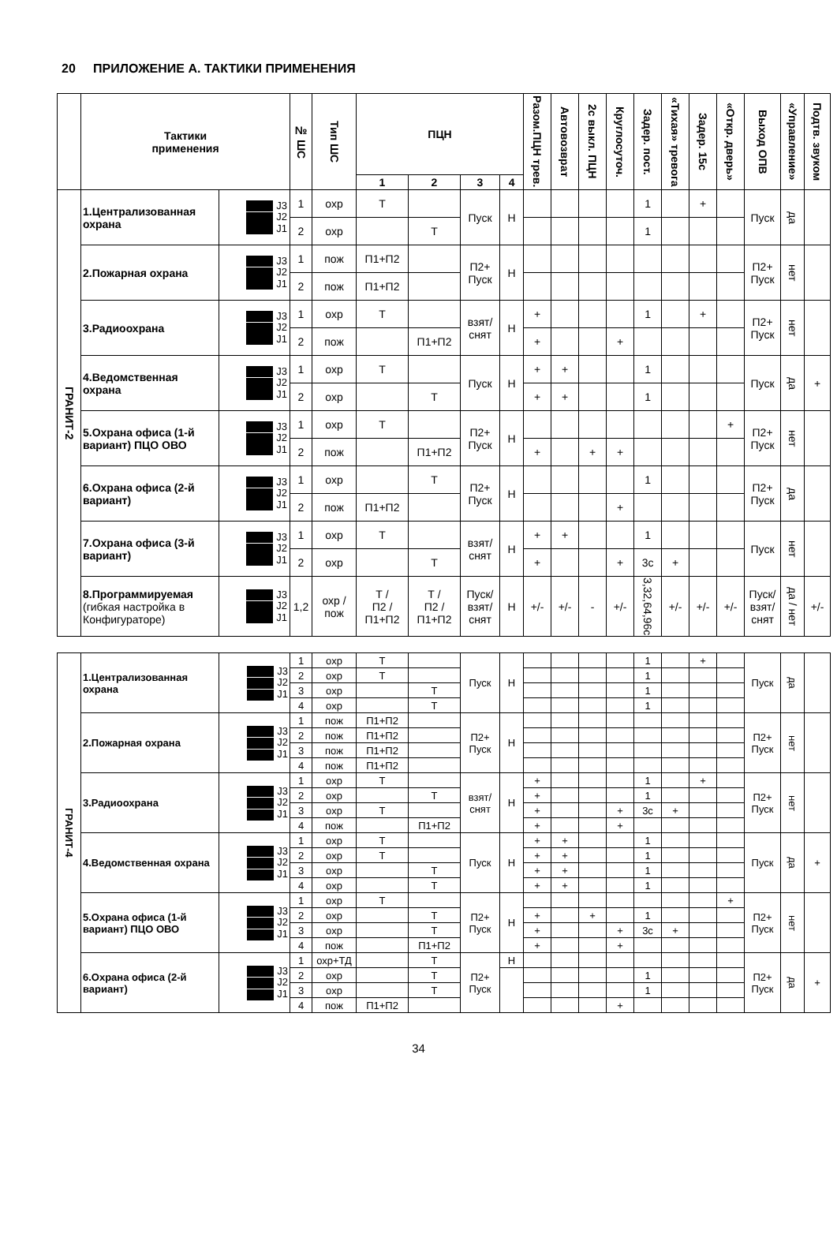20 ПРИЛОЖЕНИЕ А. ТАКТИКИ ПРИМЕНЕНИЯ
| | Тактики применения | | № ШС | Тип ШС | ПЦН | | | | Разом.ПЦН трев. | Автовозврат | 2с выкл. ПЦН | Круглосуточ. | Задер. пост. | «Тихая» тревога | Задер. 15с | «Откр. дверь» | Выход ОПВ | «Управление» | Подтв. звуком |
| --- | --- | --- | --- | --- | --- | --- | --- | --- | --- | --- | --- | --- | --- | --- | --- | --- | --- | --- | --- |
| | | | | | 1 | 2 | 3 | 4 | | | | | | | | | | | |
| ГРАНИТ-2 | 1.Централизованная охрана | J3 J2 J1 | 1 | охр | Т | | Пуск | Н | | | | | 1 | | + | | Пуск | да | |
| | | | 2 | охр | | Т | | | | | | | 1 | | | | | | |
| | 2.Пожарная охрана | J3 J2 J1 | 1 | пож | П1+П2 | | П2+ Пуск | Н | | | | | | | | | П2+ Пуск | нет | |
| | | | 2 | пож | П1+П2 | | | | | | | | | | | | | | |
| | 3.Радиоохрана | J3 J2 J1 | 1 | охр | Т | | взят/ снят | Н | + | | | | 1 | | + | | П2+ Пуск | нет | |
| | | | 2 | пож | | П1+П2 | | | + | | | + | | | | | | | |
| | 4.Ведомственная охрана | J3 J2 J1 | 1 | охр | Т | | Пуск | Н | + | + | | | 1 | | | | Пуск | да | + |
| | | | 2 | охр | | Т | | | + | + | | | 1 | | | | | | |
| | 5.Охрана офиса (1-й вариант) ПЦО ОВО | J3 J2 J1 | 1 | охр | Т | | П2+ Пуск | Н | | | | | | | | + | П2+ Пуск | нет | |
| | | | 2 | пож | | П1+П2 | | | + | | + | + | | | | | | | |
| | 6.Охрана офиса (2-й вариант) | J3 J2 J1 | 1 | охр | | Т | П2+ Пуск | Н | | | | | 1 | | | | П2+ Пуск | да | |
| | | | 2 | пож | П1+П2 | | | | | | | + | | | | | | | |
| | 7.Охрана офиса (3-й вариант) | J3 J2 J1 | 1 | охр | Т | | взят/ снят | Н | + | + | | | 1 | | | | Пуск | нет | |
| | | | 2 | охр | | Т | | | + | | | + | 3с | + | | | | | |
| | 8.Программируемая (гибкая настройка в Конфигураторе) | J3 J2 J1 | 1,2 | охр / пож | Т / П2 / П1+П2 | Т / П2 / П1+П2 | Пуск/ взят/ снят | Н | +/- | +/- | - | +/- | 3,32,64,96с | +/- | +/- | +/- | Пуск/ взят/ снят | да / нет | +/- |
| ГРАНИТ-4 | 1.Централизованная охрана | J3 J2 J1 | 1 | охр | Т | | Пуск | Н | | | | | 1 | | + | | Пуск | да | |
| | | | 2 | охр | Т | | | | | | | | 1 | | | | | | |
| | | | 3 | охр | | Т | | | | | | | 1 | | | | | | |
| | | | 4 | охр | | Т | | | | | | | 1 | | | | | | |
| | 2.Пожарная охрана | J3 J2 J1 | 1 | пож | П1+П2 | | П2+ Пуск | Н | | | | | | | | | П2+ Пуск | нет | |
| | | | 2 | пож | П1+П2 | | | | | | | | | | | | | | |
| | | | 3 | пож | П1+П2 | | | | | | | | | | | | | | |
| | | | 4 | пож | П1+П2 | | | | | | | | | | | | | | |
| | 3.Радиоохрана | J3 J2 J1 | 1 | охр | Т | | взят/ снят | Н | + | | | | 1 | | + | | П2+ Пуск | нет | |
| | | | 2 | охр | | Т | | | + | | | | 1 | | | | | | |
| | | | 3 | охр | Т | | | | + | | | + | 3с | + | | | | | |
| | | | 4 | пож | | П1+П2 | | | + | | | + | | | | | | | |
| | 4.Ведомственная охрана | J3 J2 J1 | 1 | охр | Т | | Пуск | Н | + | + | | | 1 | | | | Пуск | да | + |
| | | | 2 | охр | Т | | | | + | + | | | 1 | | | | | | |
| | | | 3 | охр | | Т | | | + | + | | | 1 | | | | | | |
| | | | 4 | охр | | Т | | | + | + | | | 1 | | | | | | |
| | 5.Охрана офиса (1-й вариант) ПЦО ОВО | J3 J2 J1 | 1 | охр | Т | | П2+ Пуск | Н | | | | | | | | + | П2+ Пуск | нет | |
| | | | 2 | охр | | Т | | | + | | + | | 1 | | | | | | |
| | | | 3 | охр | | Т | | | + | | | + | 3с | + | | | | | |
| | | | 4 | пож | | П1+П2 | | | + | | | + | | | | | | | |
| | 6.Охрана офиса (2-й вариант) | J3 J2 J1 | 1 | охр+ТД | | Т | П2+ Пуск | Н | | | | | | | | | П2+ Пуск | да | + |
| | | | 2 | охр | | Т | | | | | | | 1 | | | | | | |
| | | | 3 | охр | | Т | | | | | | | 1 | | | | | | |
| | | | 4 | пож | П1+П2 | | | | | | | + | | | | | | | |
34